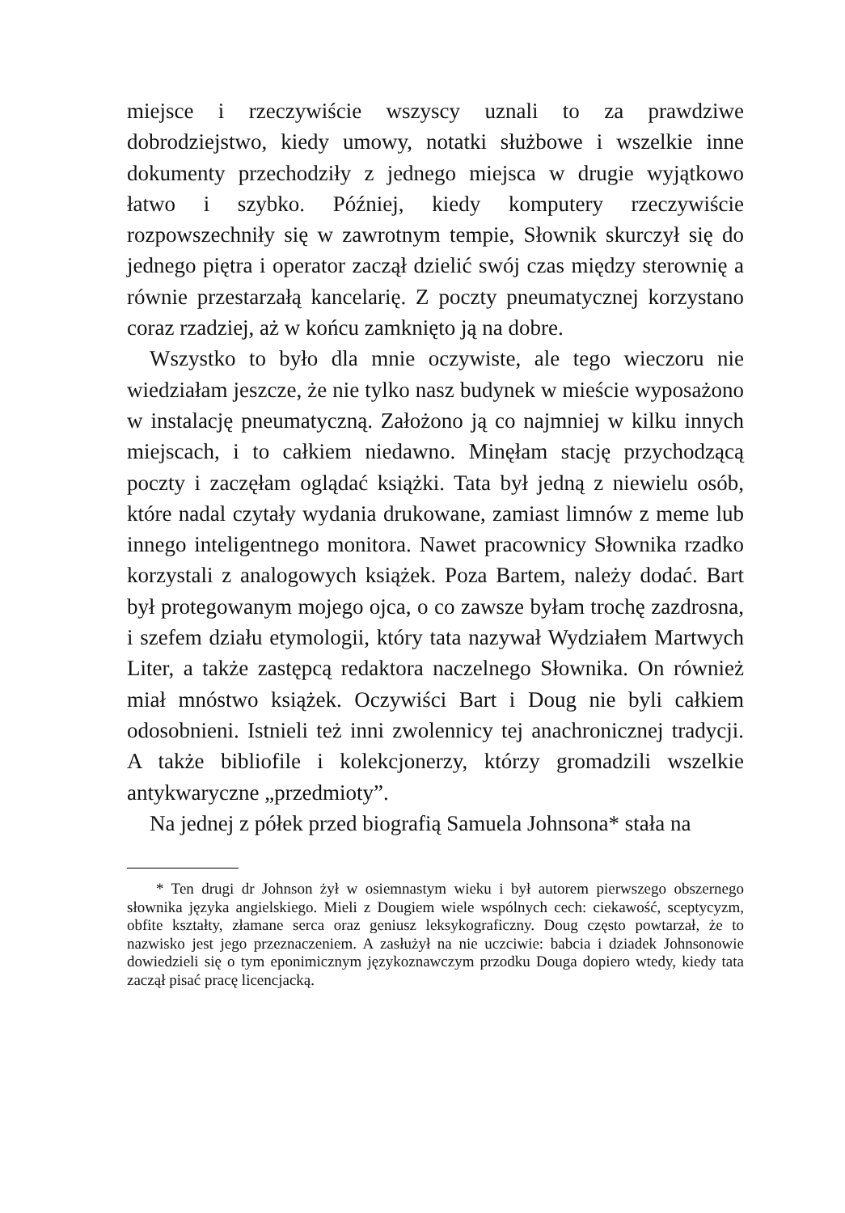miejsce i rzeczywiście wszyscy uznali to za prawdziwe dobrodziejstwo, kiedy umowy, notatki służbowe i wszelkie inne dokumenty przechodziły z jednego miejsca w drugie wyjątkowo łatwo i szybko. Później, kiedy komputery rzeczywiście rozpowszechniły się w zawrotnym tempie, Słownik skurczył się do jednego piętra i operator zaczął dzielić swój czas między sterownię a równie przestarzałą kancelarię. Z poczty pneumatycznej korzystano coraz rzadziej, aż w końcu zamknięto ją na dobre.
Wszystko to było dla mnie oczywiste, ale tego wieczoru nie wiedziałam jeszcze, że nie tylko nasz budynek w mieście wyposażono w instalację pneumatyczną. Założono ją co najmniej w kilku innych miejscach, i to całkiem niedawno. Minęłam stację przychodzącą poczty i zaczęłam oglądać książki. Tata był jedną z niewielu osób, które nadal czytały wydania drukowane, zamiast limnów z meme lub innego inteligentnego monitora. Nawet pracownicy Słownika rzadko korzystali z analogowych książek. Poza Bartem, należy dodać. Bart był protegowanym mojego ojca, o co zawsze byłam trochę zazdrosna, i szefem działu etymologii, który tata nazywał Wydziałem Martwych Liter, a także zastępcą redaktora naczelnego Słownika. On również miał mnóstwo książek. Oczywiści Bart i Doug nie byli całkiem odosobnieni. Istnieli też inni zwolennicy tej anachronicznej tradycji. A także bibliofile i kolekcjonerzy, którzy gromadzili wszelkie antykwaryczne „przedmioty”.
Na jednej z półek przed biografią Samuela Johnsona* stała na
* Ten drugi dr Johnson żył w osiemnastym wieku i był autorem pierwszego obszernego słownika języka angielskiego. Mieli z Dougiem wiele wspólnych cech: ciekawość, sceptycyzm, obfite kształty, złamane serca oraz geniusz leksykograficzny. Doug często powtarzał, że to nazwisko jest jego przeznaczeniem. A zasłużył na nie uczciwie: babcia i dziadek Johnsonowie dowiedzieli się o tym eponimicznym językoznawczym przodku Douga dopiero wtedy, kiedy tata zaczął pisać pracę licencjacką.